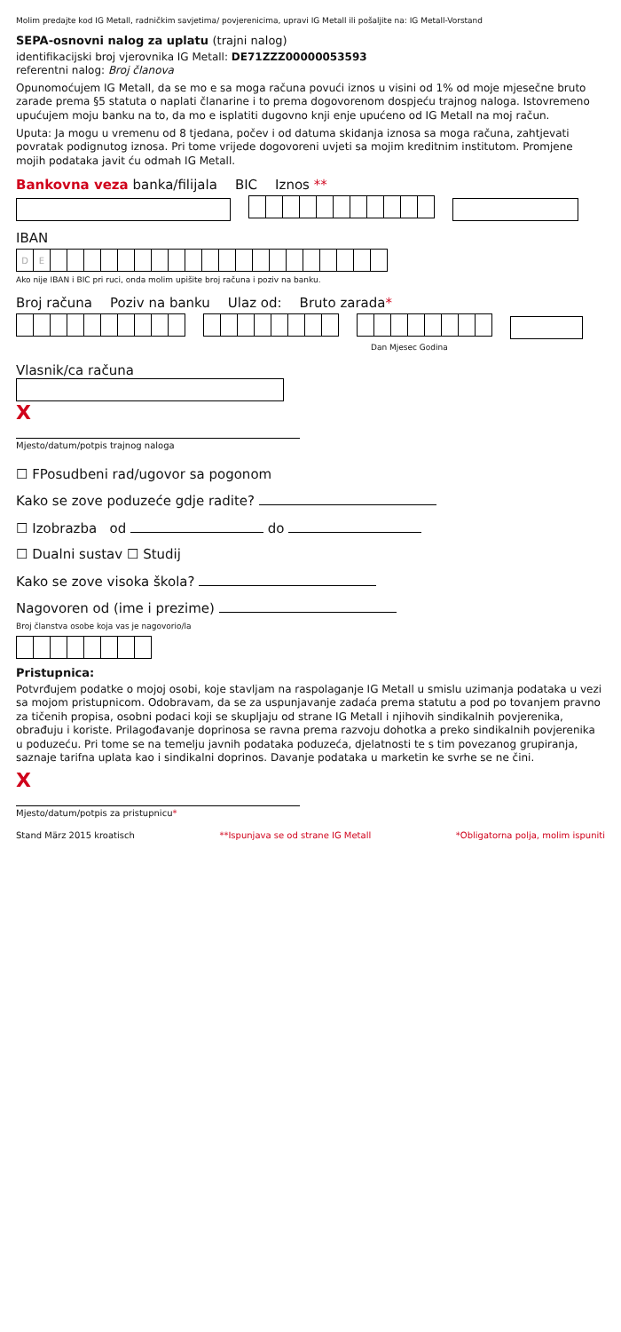Molim predajte kod IG Metall, radničkim savjetima/ povjerenicima, upravi IG Metall ili pošaljite na: IG Metall-Vorstand
SEPA-osnovni nalog za uplatu (trajni nalog)
identifikacijski broj vjerovnika IG Metall: DE71ZZZ00000053593
referentni nalog: Broj članova
Opunomoćujem IG Metall, da se mo e sa moga računa povući iznos u visini od 1% od moje mjesečne bruto zarade prema §5 statuta o naplati članarine i to prema dogovorenom dospjeću trajnog naloga. Istovremeno upućujem moju banku na to, da mo e isplatiti dugovno knji enje upućeno od IG Metall na moj račun.
Uputa: Ja mogu u vremenu od 8 tjedana, počev i od datuma skidanja iznosa sa moga računa, zahtjevati povratak podignutog iznosa. Pri tome vrijede dogovoreni uvjeti sa mojim kreditnim institutom. Promjene mojih podataka javit ću odmah IG Metall.
Bankovna veza banka/filijala BIC Iznos **
IBAN
| D | E | | | | | | | | | | | | | | | | | | | | |
Ako nije IBAN i BIC pri ruci, onda molim upišite broj računa i poziv na banku.
Broj računa Poziv na banku Ulaz od: Bruto zarada*
Dan Mjesec Godina
Vlasnik/ca računa
X
Mjesto/datum/potpis trajnog naloga
☐ FPosudbeni rad/ugovor sa pogonom
Kako se zove poduzeće gdje radite?
☐ Izobrazba od do
☐ Dualni sustav ☐ Studij
Kako se zove visoka škola?
Nagovoren od (ime i prezime)
Broj članstva osobe koja vas je nagovorio/la
Pristupnica:
Potvrđujem podatke o mojoj osobi, koje stavljam na raspolaganje IG Metall u smislu uzimanja podataka u vezi sa mojom pristupnicom. Odobravam, da se za uspunjavanje zadaća prema statutu a pod po tovanjem pravno za tičenih propisa, osobni podaci koji se skupljaju od strane IG Metall i njihovih sindikalnih povjerenika, obrađuju i koriste. Prilagođavanje doprinosa se ravna prema razvoju dohotka a preko sindikalnih povjerenika u poduzeću. Pri tome se na temelju javnih podataka poduzeća, djelatnosti te s tim povezanog grupiranja, saznaje tarifna uplata kao i sindikalni doprinos. Davanje podataka u marketin ke svrhe se ne čini.
X
Mjesto/datum/potpis za pristupnicu*
Stand März 2015 kroatisch **Ispunjava se od strane IG Metall *Obligatorna polja, molim ispuniti